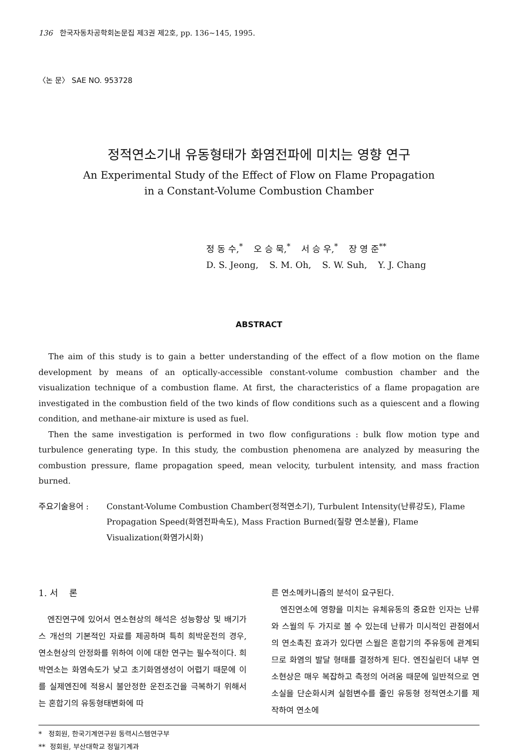136 한국자동차공학회논문집 제3권 제2호, pp. 136~145, 1995.
〈논 문〉 SAE NO. 953728
정적연소기내 유동형태가 화염전파에 미치는 영향 연구
An Experimental Study of the Effect of Flow on Flame Propagation
in a Constant-Volume Combustion Chamber
정 동 수,<sup>*</sup> 오 승 묵,<sup>*</sup> 서 승 우,<sup>*</sup> 장 영 준<sup>**</sup>
D. S. Jeong, S. M. Oh, S. W. Suh, Y. J. Chang
ABSTRACT
The aim of this study is to gain a better understanding of the effect of a flow motion on the flame development by means of an optically-accessible constant-volume combustion chamber and the visualization technique of a combustion flame. At first, the characteristics of a flame propagation are investigated in the combustion field of the two kinds of flow conditions such as a quiescent and a flowing condition, and methane-air mixture is used as fuel.
Then the same investigation is performed in two flow configurations : bulk flow motion type and turbulence generating type. In this study, the combustion phenomena are analyzed by measuring the combustion pressure, flame propagation speed, mean velocity, turbulent intensity, and mass fraction burned.
주요기술용어 : Constant-Volume Combustion Chamber(정적연소기), Turbulent Intensity(난류강도), Flame Propagation Speed(화염전파속도), Mass Fraction Burned(질량 연소분율), Flame Visualization(화염가시화)
1. 서 론
엔진연구에 있어서 연소현상의 해석은 성능향상 및 배기가스 개선의 기본적인 자료를 제공하며 특히 희박운전의 경우, 연소현상의 안정화를 위하여 이에 대한 연구는 필수적이다. 희박연소는 화염속도가 낮고 초기화염생성이 어렵기 때문에 이를 실제엔진에 적용시 불안정한 운전조건을 극복하기 위해서는 혼합기의 유동형태변화에 따
른 연소메카니즘의 분석이 요구된다.
엔진연소에 영향을 미치는 유체유동의 중요한 인자는 난류와 스월의 두 가지로 볼 수 있는데 난류가 미시적인 관점에서의 연소촉진 효과가 있다면 스월은 혼합기의 주유동에 관계되므로 화염의 발달 형태를 결정하게 된다. 엔진실린더 내부 연소현상은 매우 복잡하고 측정의 어려움 때문에 일반적으로 연소실을 단순화시켜 실험변수를 줄인 유동형 정적연소기를 제작하여 연소에
* 정회원, 한국기계연구원 동력시스템연구부
** 정회원, 부산대학교 정밀기계과